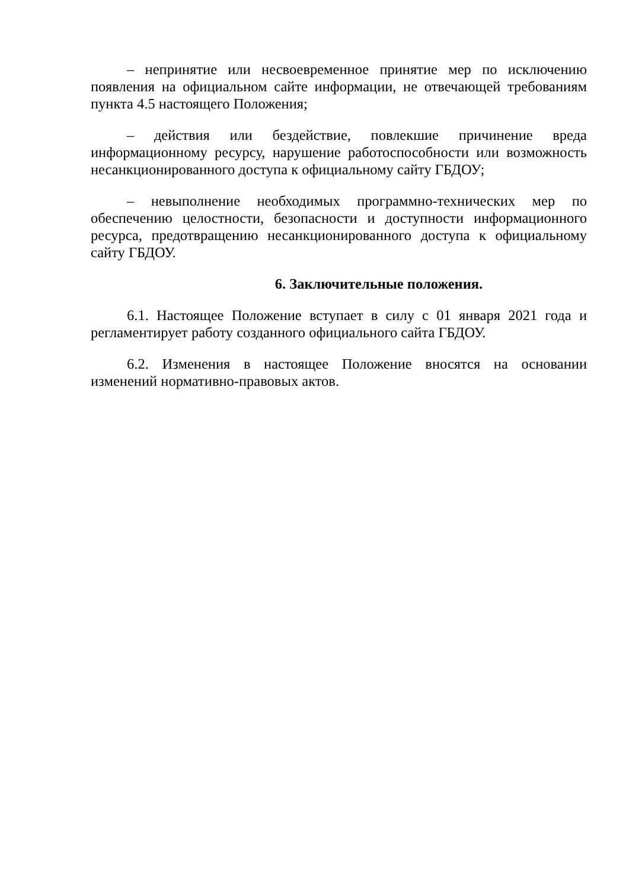– непринятие или несвоевременное принятие мер по исключению появления на официальном сайте информации, не отвечающей требованиям пункта 4.5 настоящего Положения;
– действия или бездействие, повлекшие причинение вреда информационному ресурсу, нарушение работоспособности или возможность несанкционированного доступа к официальному сайту ГБДОУ;
– невыполнение необходимых программно-технических мер по обеспечению целостности, безопасности и доступности информационного ресурса, предотвращению несанкционированного доступа к официальному сайту ГБДОУ.
6. Заключительные положения.
6.1. Настоящее Положение вступает в силу с 01 января 2021 года и регламентирует работу созданного официального сайта ГБДОУ.
6.2. Изменения в настоящее Положение вносятся на основании изменений нормативно-правовых актов.